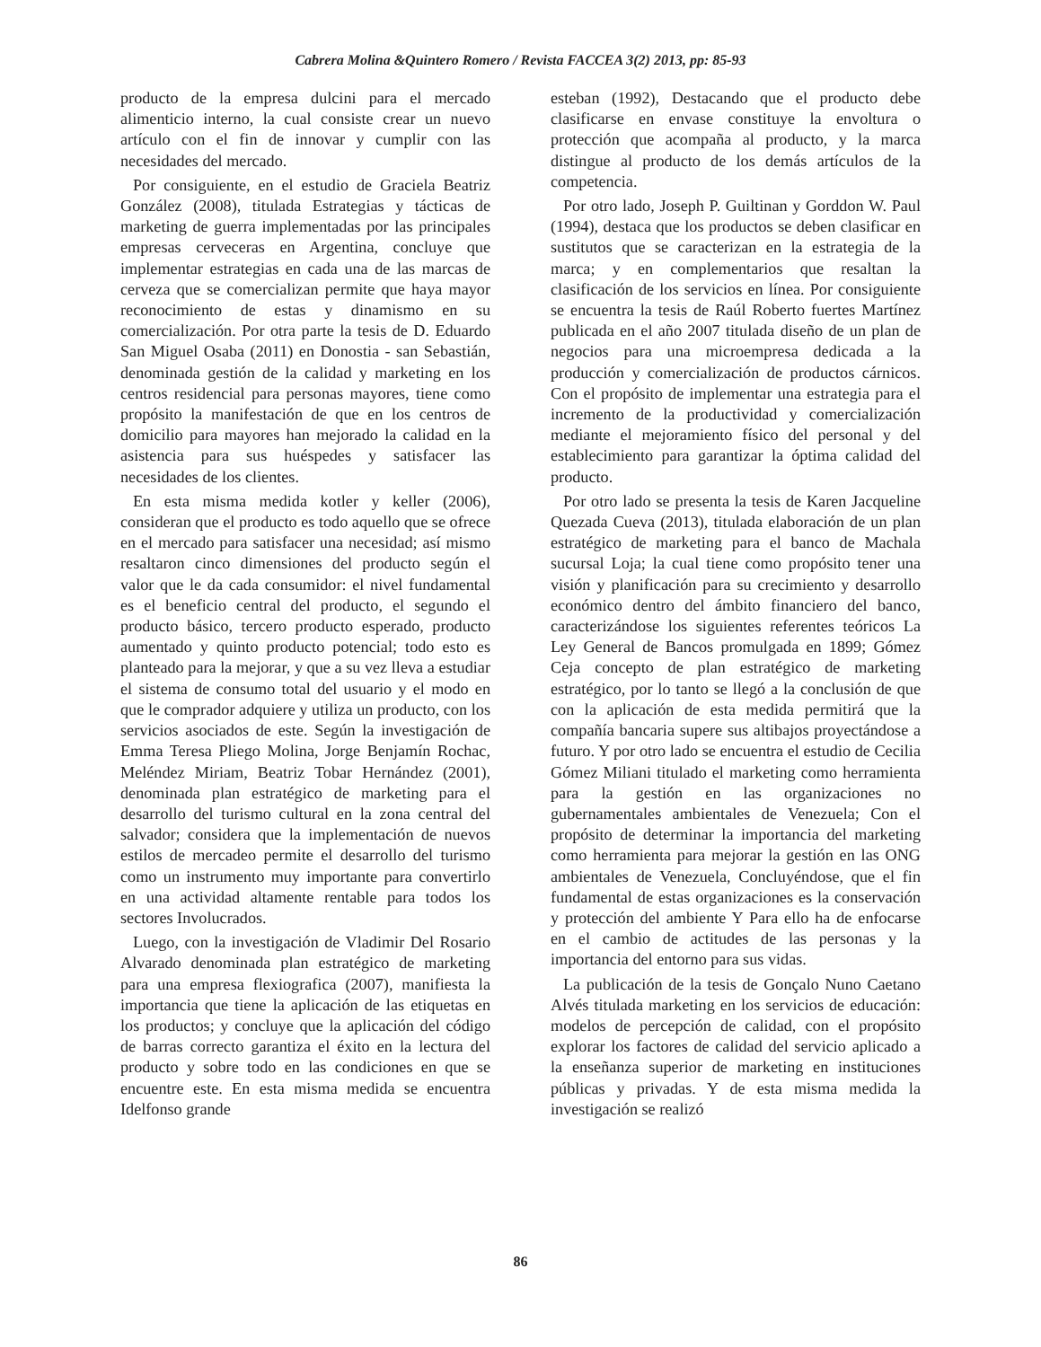Cabrera Molina &Quintero Romero / Revista FACCEA 3(2) 2013, pp: 85-93
producto de la empresa dulcini para el mercado alimenticio interno, la cual consiste crear un nuevo artículo con el fin de innovar y cumplir con las necesidades del mercado.
Por consiguiente, en el estudio de Graciela Beatriz González (2008), titulada Estrategias y tácticas de marketing de guerra implementadas por las principales empresas cerveceras en Argentina, concluye que implementar estrategias en cada una de las marcas de cerveza que se comercializan permite que haya mayor reconocimiento de estas y dinamismo en su comercialización. Por otra parte la tesis de D. Eduardo San Miguel Osaba (2011) en Donostia - san Sebastián, denominada gestión de la calidad y marketing en los centros residencial para personas mayores, tiene como propósito la manifestación de que en los centros de domicilio para mayores han mejorado la calidad en la asistencia para sus huéspedes y satisfacer las necesidades de los clientes.
En esta misma medida kotler y keller (2006), consideran que el producto es todo aquello que se ofrece en el mercado para satisfacer una necesidad; así mismo resaltaron cinco dimensiones del producto según el valor que le da cada consumidor: el nivel fundamental es el beneficio central del producto, el segundo el producto básico, tercero producto esperado, producto aumentado y quinto producto potencial; todo esto es planteado para la mejorar, y que a su vez lleva a estudiar el sistema de consumo total del usuario y el modo en que le comprador adquiere y utiliza un producto, con los servicios asociados de este. Según la investigación de Emma Teresa Pliego Molina, Jorge Benjamín Rochac, Meléndez Miriam, Beatriz Tobar Hernández (2001), denominada plan estratégico de marketing para el desarrollo del turismo cultural en la zona central del salvador; considera que la implementación de nuevos estilos de mercadeo permite el desarrollo del turismo como un instrumento muy importante para convertirlo en una actividad altamente rentable para todos los sectores Involucrados.
Luego, con la investigación de Vladimir Del Rosario Alvarado denominada plan estratégico de marketing para una empresa flexiografica (2007), manifiesta la importancia que tiene la aplicación de las etiquetas en los productos; y concluye que la aplicación del código de barras correcto garantiza el éxito en la lectura del producto y sobre todo en las condiciones en que se encuentre este. En esta misma medida se encuentra Idelfonso grande
esteban (1992), Destacando que el producto debe clasificarse en envase constituye la envoltura o protección que acompaña al producto, y la marca distingue al producto de los demás artículos de la competencia.
Por otro lado, Joseph P. Guiltinan y Gorddon W. Paul (1994), destaca que los productos se deben clasificar en sustitutos que se caracterizan en la estrategia de la marca; y en complementarios que resaltan la clasificación de los servicios en línea. Por consiguiente se encuentra la tesis de Raúl Roberto fuertes Martínez publicada en el año 2007 titulada diseño de un plan de negocios para una microempresa dedicada a la producción y comercialización de productos cárnicos. Con el propósito de implementar una estrategia para el incremento de la productividad y comercialización mediante el mejoramiento físico del personal y del establecimiento para garantizar la óptima calidad del producto.
Por otro lado se presenta la tesis de Karen Jacqueline Quezada Cueva (2013), titulada elaboración de un plan estratégico de marketing para el banco de Machala sucursal Loja; la cual tiene como propósito tener una visión y planificación para su crecimiento y desarrollo económico dentro del ámbito financiero del banco, caracterizándose los siguientes referentes teóricos La Ley General de Bancos promulgada en 1899; Gómez Ceja concepto de plan estratégico de marketing estratégico, por lo tanto se llegó a la conclusión de que con la aplicación de esta medida permitirá que la compañía bancaria supere sus altibajos proyectándose a futuro. Y por otro lado se encuentra el estudio de Cecilia Gómez Miliani titulado el marketing como herramienta para la gestión en las organizaciones no gubernamentales ambientales de Venezuela; Con el propósito de determinar la importancia del marketing como herramienta para mejorar la gestión en las ONG ambientales de Venezuela, Concluyéndose, que el fin fundamental de estas organizaciones es la conservación y protección del ambiente Y Para ello ha de enfocarse en el cambio de actitudes de las personas y la importancia del entorno para sus vidas.
La publicación de la tesis de Gonçalo Nuno Caetano Alvés titulada marketing en los servicios de educación: modelos de percepción de calidad, con el propósito explorar los factores de calidad del servicio aplicado a la enseñanza superior de marketing en instituciones públicas y privadas. Y de esta misma medida la investigación se realizó
86